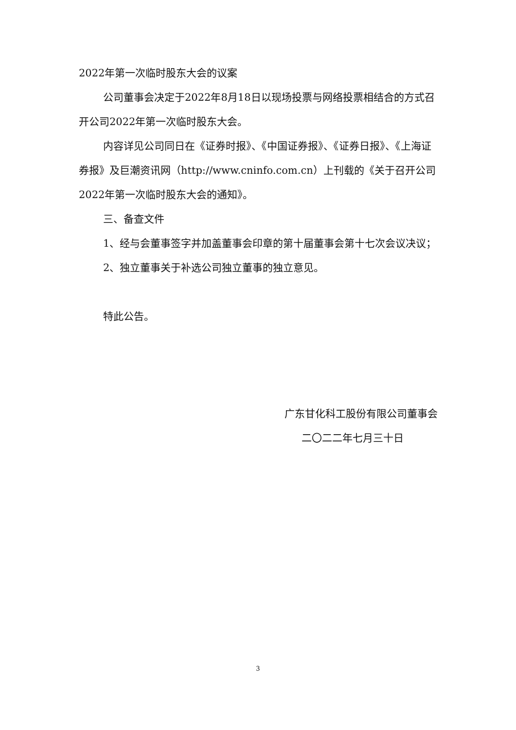2022年第一次临时股东大会的议案
公司董事会决定于2022年8月18日以现场投票与网络投票相结合的方式召开公司2022年第一次临时股东大会。
内容详见公司同日在《证券时报》、《中国证券报》、《证券日报》、《上海证券报》及巨潮资讯网（http://www.cninfo.com.cn）上刊载的《关于召开公司2022年第一次临时股东大会的通知》。
三、备查文件
1、经与会董事签字并加盖董事会印章的第十届董事会第十七次会议决议；
2、独立董事关于补选公司独立董事的独立意见。
特此公告。
广东甘化科工股份有限公司董事会
二〇二二年七月三十日
3